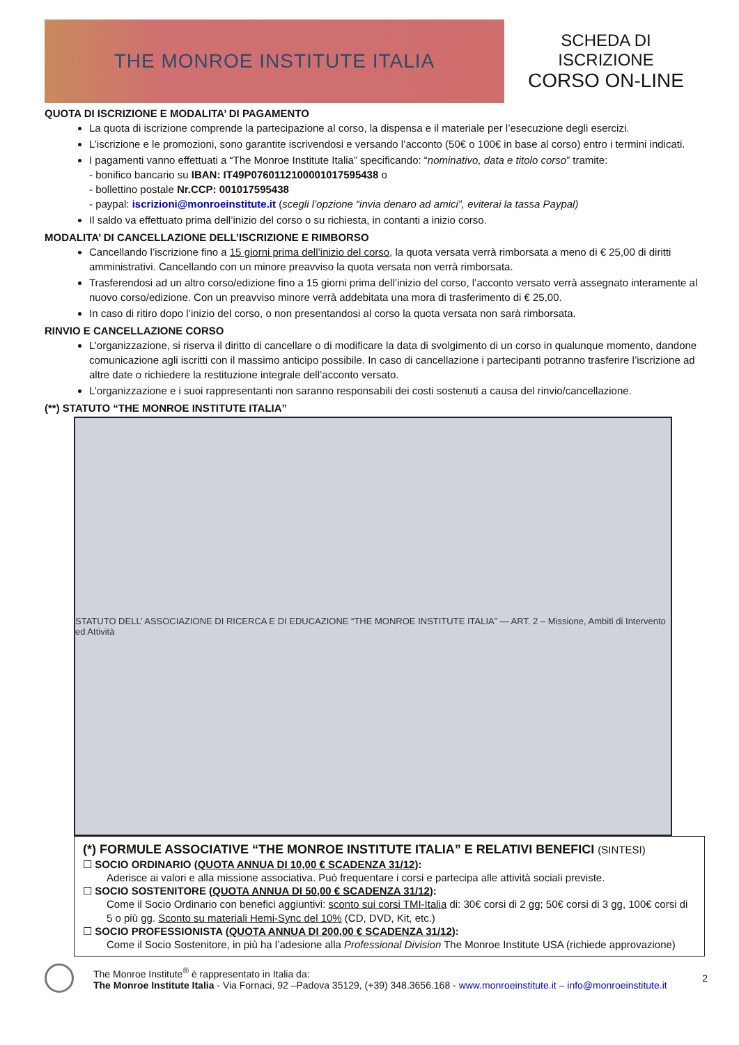THE MONROE INSTITUTE ITALIA
SCHEDA DI
ISCRIZIONE
CORSO ON-LINE
QUOTA DI ISCRIZIONE E MODALITA’ DI PAGAMENTO
La quota di iscrizione comprende la partecipazione al corso, la dispensa e il materiale per l’esecuzione degli esercizi.
L’iscrizione e le promozioni, sono garantite iscrivendosi e versando l’acconto (50€ o 100€ in base al corso) entro i termini indicati.
I pagamenti vanno effettuati a “The Monroe Institute Italia” specificando: “nominativo, data e titolo corso” tramite:
- bonifico bancario su IBAN: IT49P0760112100001017595438 o
- bollettino postale Nr.CCP: 001017595438
- paypal: iscrizioni@monroeinstitute.it (scegli l’opzione “invia denaro ad amici”, eviterai la tassa Paypal)
Il saldo va effettuato prima dell’inizio del corso o su richiesta, in contanti a inizio corso.
MODALITA’ DI CANCELLAZIONE DELL’ISCRIZIONE E RIMBORSO
Cancellando l’iscrizione fino a 15 giorni prima dell’inizio del corso, la quota versata verrà rimborsata a meno di € 25,00 di diritti amministrativi. Cancellando con un minore preavviso la quota versata non verrà rimborsata.
Trasferendosi ad un altro corso/edizione fino a 15 giorni prima dell’inizio del corso, l’acconto versato verrà assegnato interamente al nuovo corso/edizione. Con un preavviso minore verrà addebitata una mora di trasferimento di € 25,00.
In caso di ritiro dopo l’inizio del corso, o non presentandosi al corso la quota versata non sarà rimborsata.
RINVIO E CANCELLAZIONE CORSO
L’organizzazione, si riserva il diritto di cancellare o di modificare la data di svolgimento di un corso in qualunque momento, dandone comunicazione agli iscritti con il massimo anticipo possibile. In caso di cancellazione i partecipanti potranno trasferire l’iscrizione ad altre date o richiedere la restituzione integrale dell’acconto versato.
L’organizzazione e i suoi rappresentanti non saranno responsabili dei costi sostenuti a causa del rinvio/cancellazione.
(**) STATUTO “THE MONROE INSTITUTE ITALIA”
STATUTO DELL’ ASSOCIAZIONE DI RICERCA E DI EDUCAZIONE “THE MONROE INSTITUTE ITALIA” — ART. 2 – Missione, Ambiti di Intervento ed Attività
(*) FORMULE ASSOCIATIVE “THE MONROE INSTITUTE ITALIA” E RELATIVI BENEFICI (SINTESI)
☐ SOCIO ORDINARIO (QUOTA ANNUA DI 10,00 € SCADENZA 31/12):
Aderisce ai valori e alla missione associativa. Può frequentare i corsi e partecipa alle attività sociali previste.
☐ SOCIO SOSTENITORE (QUOTA ANNUA DI 50,00 € SCADENZA 31/12):
Come il Socio Ordinario con benefici aggiuntivi: sconto sui corsi TMI-Italia di: 30€ corsi di 2 gg; 50€ corsi di 3 gg, 100€ corsi di 5 o più gg. Sconto su materiali Hemi-Sync del 10% (CD, DVD, Kit, etc.)
☐ SOCIO PROFESSIONISTA (QUOTA ANNUA DI 200,00 € SCADENZA 31/12):
Come il Socio Sostenitore, in più ha l’adesione alla Professional Division The Monroe Institute USA (richiede approvazione)
The Monroe Institute<sup>®</sup> è rappresentato in Italia da:
The Monroe Institute Italia - Via Fornaci, 92 –Padova 35129, (+39) 348.3656.168 - www.monroeinstitute.it – info@monroeinstitute.it
2